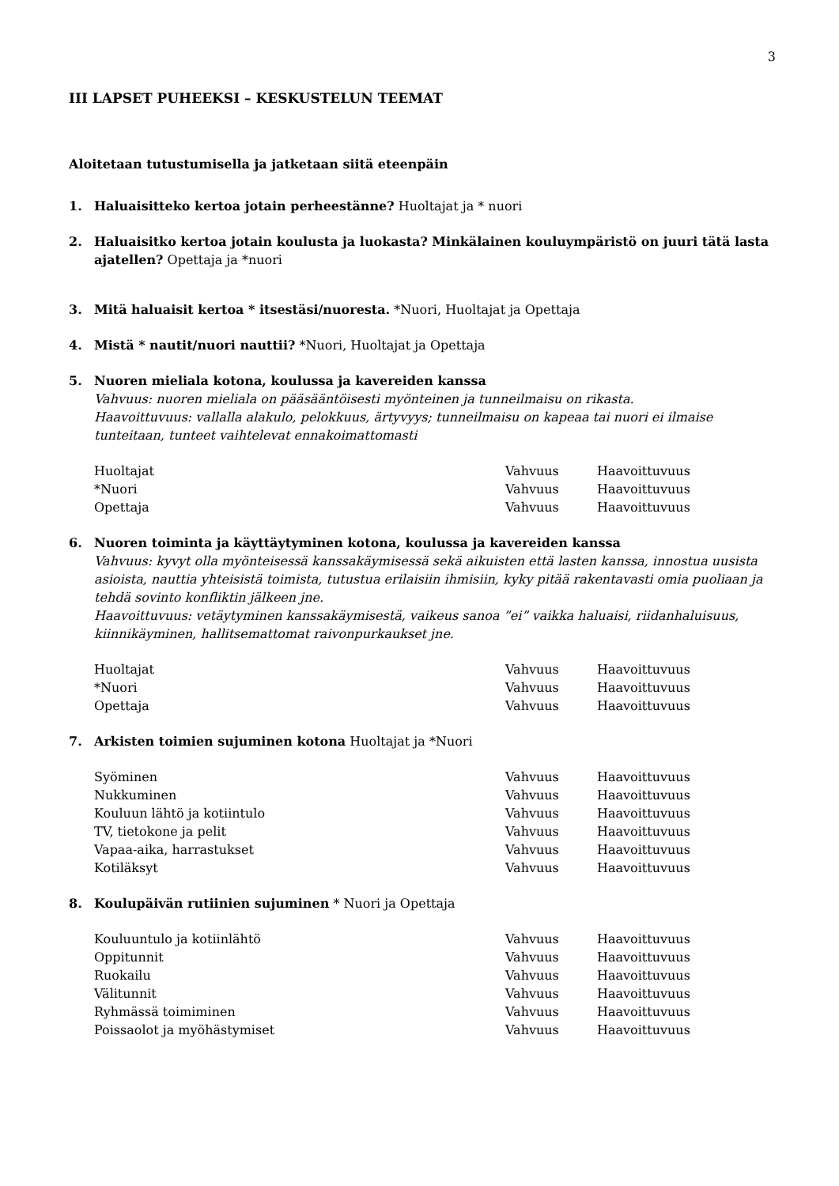3
III LAPSET PUHEEKSI – KESKUSTELUN TEEMAT
Aloitetaan tutustumisella ja jatketaan siitä eteenpäin
1. Haluaisitteko kertoa jotain perheestänne? Huoltajat ja * nuori
2. Haluaisitko kertoa jotain koulusta ja luokasta? Minkälainen kouluympäristö on juuri tätä lasta ajatellen? Opettaja ja *nuori
3. Mitä haluaisit kertoa * itsestäsi/nuoresta. *Nuori, Huoltajat ja Opettaja
4. Mistä * nautit/nuori nauttii? *Nuori, Huoltajat ja Opettaja
5. Nuoren mieliala kotona, koulussa ja kavereiden kanssa
Vahvuus: nuoren mieliala on pääsääntöisesti myönteinen ja tunneilmaisu on rikasta.
Haavoittuvuus: vallalla alakulo, pelokkuus, ärtyvyys; tunneilmaisu on kapeaa tai nuori ei ilmaise tunteitaan, tunteet vaihtelevat ennakoimattomasti
| Huoltajat | Vahvuus | Haavoittuvuus |
| *Nuori | Vahvuus | Haavoittuvuus |
| Opettaja | Vahvuus | Haavoittuvuus |
6. Nuoren toiminta ja käyttäytyminen kotona, koulussa ja kavereiden kanssa
Vahvuus: kyvyt olla myönteisessä kanssakäymisessä sekä aikuisten että lasten kanssa, innostua uusista asioista, nauttia yhteisistä toimista, tutustua erilaisiin ihmisiin, kyky pitää rakentavasti omia puoliaan ja tehdä sovinto konfliktin jälkeen jne.
Haavoittuvuus: vetäytyminen kanssakäymisestä, vaikeus sanoa ”ei” vaikka haluaisi, riidanhaluisuus, kiinnikäyminen, hallitsemattomat raivonpurkaukset jne.
| Huoltajat | Vahvuus | Haavoittuvuus |
| *Nuori | Vahvuus | Haavoittuvuus |
| Opettaja | Vahvuus | Haavoittuvuus |
7. Arkisten toimien sujuminen kotona Huoltajat ja *Nuori
| Syöminen | Vahvuus | Haavoittuvuus |
| Nukkuminen | Vahvuus | Haavoittuvuus |
| Kouluun lähtö ja kotiintulo | Vahvuus | Haavoittuvuus |
| TV, tietokone ja pelit | Vahvuus | Haavoittuvuus |
| Vapaa-aika, harrastukset | Vahvuus | Haavoittuvuus |
| Kotiläksyt | Vahvuus | Haavoittuvuus |
8. Koulupäivän rutiinien sujuminen * Nuori ja Opettaja
| Kouluuntulo ja kotiinlähtö | Vahvuus | Haavoittuvuus |
| Oppitunnit | Vahvuus | Haavoittuvuus |
| Ruokailu | Vahvuus | Haavoittuvuus |
| Välitunnit | Vahvuus | Haavoittuvuus |
| Ryhmässä toimiminen | Vahvuus | Haavoittuvuus |
| Poissaolot ja myöhästymiset | Vahvuus | Haavoittuvuus |